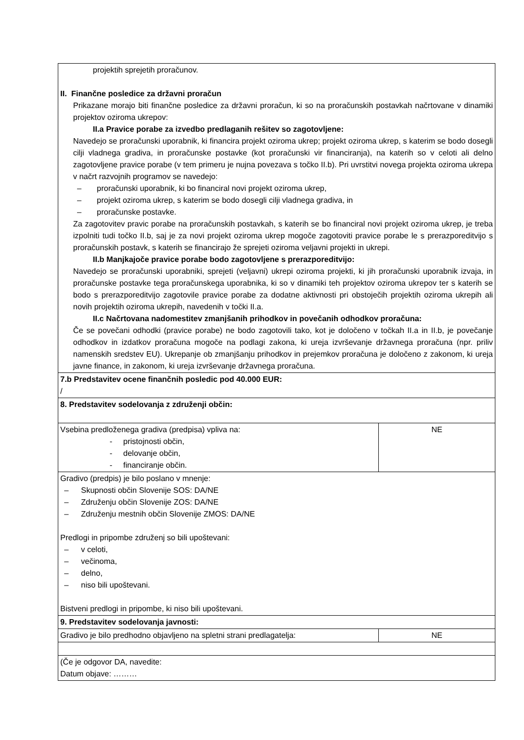| projektih sprejetih proračunov. II. Finančne posledice za državni proračun Prikazane morajo biti finančne posledice za državni proračun, ki so na proračunskih postavkah načrtovane v dinamiki projektov oziroma ukrepov: II.a Pravice porabe za izvedbo predlaganih rešitev so zagotovljene: Navedejo se proračunski uporabnik, ki financira projekt oziroma ukrep; projekt oziroma ukrep, s katerim se bodo dosegli cilji vladnega gradiva, in proračunske postavke (kot proračunski vir financiranja), na katerih so v celoti ali delno zagotovljene pravice porabe (v tem primeru je nujna povezava s točko II.b). Pri uvrstitvi novega projekta oziroma ukrepa v načrt razvojnih programov se navedejo: – proračunski uporabnik, ki bo financiral novi projekt oziroma ukrep, – projekt oziroma ukrep, s katerim se bodo dosegli cilji vladnega gradiva, in – proračunske postavke. Za zagotovitev pravic porabe na proračunskih postavkah, s katerih se bo financiral novi projekt oziroma ukrep, je treba izpolniti tudi točko II.b, saj je za novi projekt oziroma ukrep mogoče zagotoviti pravice porabe le s prerazporeditvijo s proračunskih postavk, s katerih se financirajo že sprejeti oziroma veljavni projekti in ukrepi. II.b Manjkajoče pravice porabe bodo zagotovljene s prerazporeditvijo: Navedejo se proračunski uporabniki, sprejeti (veljavni) ukrepi oziroma projekti, ki jih proračunski uporabnik izvaja, in proračunske postavke tega proračunskega uporabnika, ki so v dinamiki teh projektov oziroma ukrepov ter s katerih se bodo s prerazporeditvijo zagotovile pravice porabe za dodatne aktivnosti pri obstoječih projektih oziroma ukrepih ali novih projektih oziroma ukrepih, navedenih v točki II.a. II.c Načrtovana nadomestitev zmanjšanih prihodkov in povečanih odhodkov proračuna: Če se povečani odhodki (pravice porabe) ne bodo zagotovili tako, kot je določeno v točkah II.a in II.b, je povečanje odhodkov in izdatkov proračuna mogoče na podlagi zakona, ki ureja izvrševanje državnega proračuna (npr. priliv namenskih sredstev EU). Ukrepanje ob zmanjšanju prihodkov in prejemkov proračuna je določeno z zakonom, ki ureja javne finance, in zakonom, ki ureja izvrševanje državnega proračuna. | |
| 7.b Predstavitev ocene finančnih posledic pod 40.000 EUR: / | |
| 8. Predstavitev sodelovanja z združenji občin: | |
| Vsebina predloženega gradiva (predpisa) vpliva na: - pristojnosti občin, - delovanje občin, - financiranje občin. | NE |
| Gradivo (predpis) je bilo poslano v mnenje: – Skupnosti občin Slovenije SOS: DA/NE – Združenju občin Slovenije ZOS: DA/NE – Združenju mestnih občin Slovenije ZMOS: DA/NE Predlogi in pripombe združenj so bili upoštevani: – v celoti, – večinoma, – delno, – niso bili upoštevani. Bistveni predlogi in pripombe, ki niso bili upoštevani. | |
| 9. Predstavitev sodelovanja javnosti: | |
| Gradivo je bilo predhodno objavljeno na spletni strani predlagatelja: | NE |
| (Če je odgovor DA, navedite: Datum objave: ……… | |